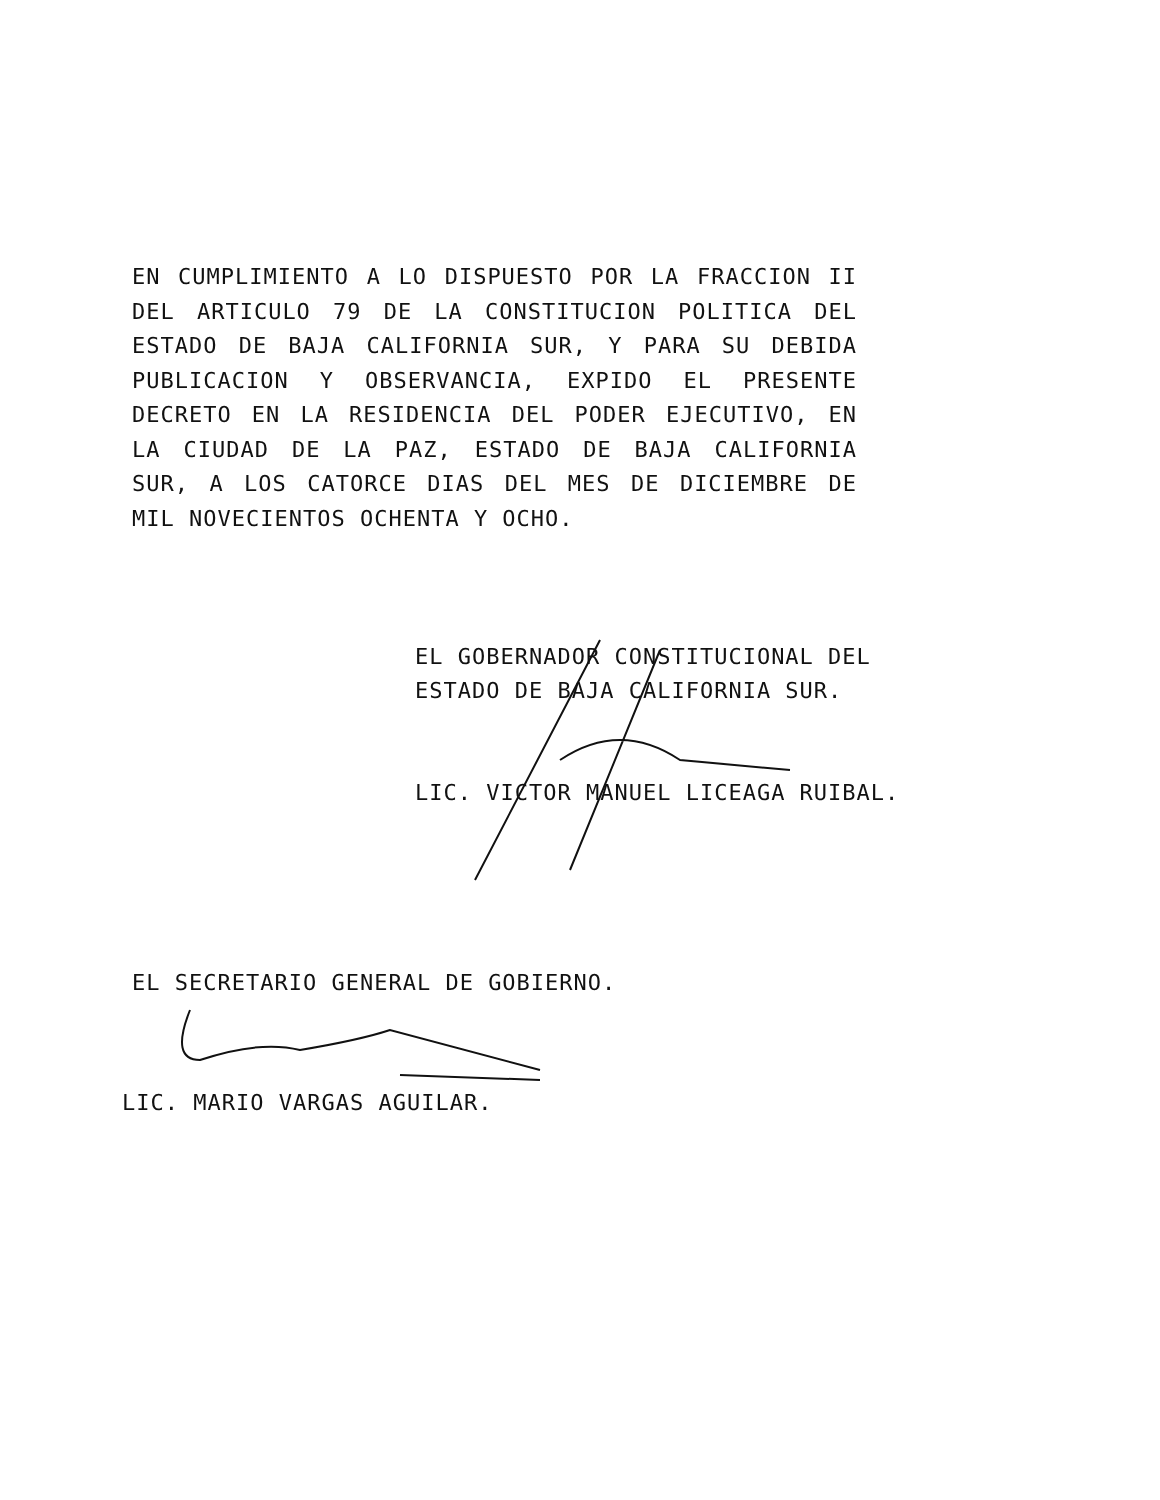EN CUMPLIMIENTO A LO DISPUESTO POR LA FRACCION II DEL ARTICULO 79 DE LA CONSTITUCION POLITICA DEL ESTADO DE BAJA CALIFORNIA SUR, Y PARA SU DEBIDA PUBLICACION Y OBSERVANCIA, EXPIDO EL PRESENTE DECRETO EN LA RESIDENCIA DEL PODER EJECUTIVO, EN LA CIUDAD DE LA PAZ, ESTADO DE BAJA CALIFORNIA SUR, A LOS CATORCE DIAS DEL MES DE DICIEMBRE DE MIL NOVECIENTOS OCHENTA Y OCHO.
EL GOBERNADOR CONSTITUCIONAL DEL
ESTADO DE BAJA CALIFORNIA SUR.
LIC. VICTOR MANUEL LICEAGA RUIBAL.
EL SECRETARIO GENERAL DE GOBIERNO.
LIC. MARIO VARGAS AGUILAR.